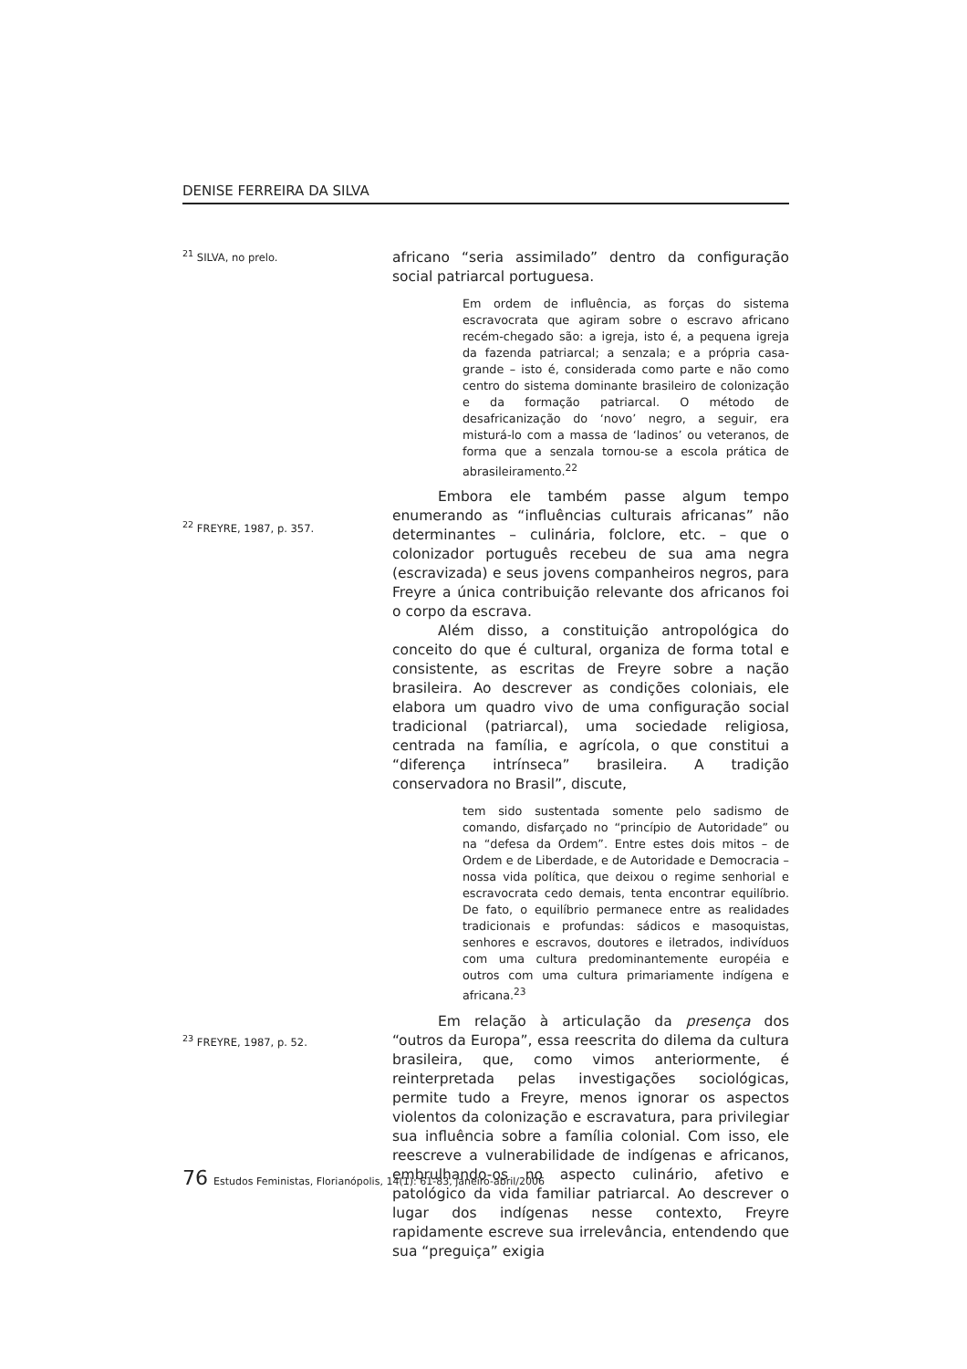DENISE FERREIRA DA SILVA
<sup>21</sup> SILVA, no prelo.
<sup>22</sup> FREYRE, 1987, p. 357.
<sup>23</sup> FREYRE, 1987, p. 52.
africano “seria assimilado” dentro da configuração social patriarcal portuguesa.
Em ordem de influência, as forças do sistema escravocrata que agiram sobre o escravo africano recém-chegado são: a igreja, isto é, a pequena igreja da fazenda patriarcal; a senzala; e a própria casa-grande – isto é, considerada como parte e não como centro do sistema dominante brasileiro de colonização e da formação patriarcal. O método de desafricanização do ‘novo’ negro, a seguir, era misturá-lo com a massa de ‘ladinos’ ou veteranos, de forma que a senzala tornou-se a escola prática de abrasileiramento.<sup>22</sup>
Embora ele também passe algum tempo enumerando as “influências culturais africanas” não determinantes – culinária, folclore, etc. – que o colonizador português recebeu de sua ama negra (escravizada) e seus jovens companheiros negros, para Freyre a única contribuição relevante dos africanos foi o corpo da escrava.
Além disso, a constituição antropológica do conceito do que é cultural, organiza de forma total e consistente, as escritas de Freyre sobre a nação brasileira. Ao descrever as condições coloniais, ele elabora um quadro vivo de uma configuração social tradicional (patriarcal), uma sociedade religiosa, centrada na família, e agrícola, o que constitui a “diferença intrínseca” brasileira. A tradição conservadora no Brasil”, discute,
tem sido sustentada somente pelo sadismo de comando, disfarçado no “princípio de Autoridade” ou na “defesa da Ordem”. Entre estes dois mitos – de Ordem e de Liberdade, e de Autoridade e Democracia – nossa vida política, que deixou o regime senhorial e escravocrata cedo demais, tenta encontrar equilíbrio. De fato, o equilíbrio permanece entre as realidades tradicionais e profundas: sádicos e masoquistas, senhores e escravos, doutores e iletrados, indivíduos com uma cultura predominantemente européia e outros com uma cultura primariamente indígena e africana.<sup>23</sup>
Em relação à articulação da presença dos “outros da Europa”, essa reescrita do dilema da cultura brasileira, que, como vimos anteriormente, é reinterpretada pelas investigações sociológicas, permite tudo a Freyre, menos ignorar os aspectos violentos da colonização e escravatura, para privilegiar sua influência sobre a família colonial. Com isso, ele reescreve a vulnerabilidade de indígenas e africanos, embrulhando-os no aspecto culinário, afetivo e patológico da vida familiar patriarcal. Ao descrever o lugar dos indígenas nesse contexto, Freyre rapidamente escreve sua irrelevância, entendendo que sua “preguiça” exigia
76 Estudos Feministas, Florianópolis, 14(1): 61-83, janeiro-abril/2006